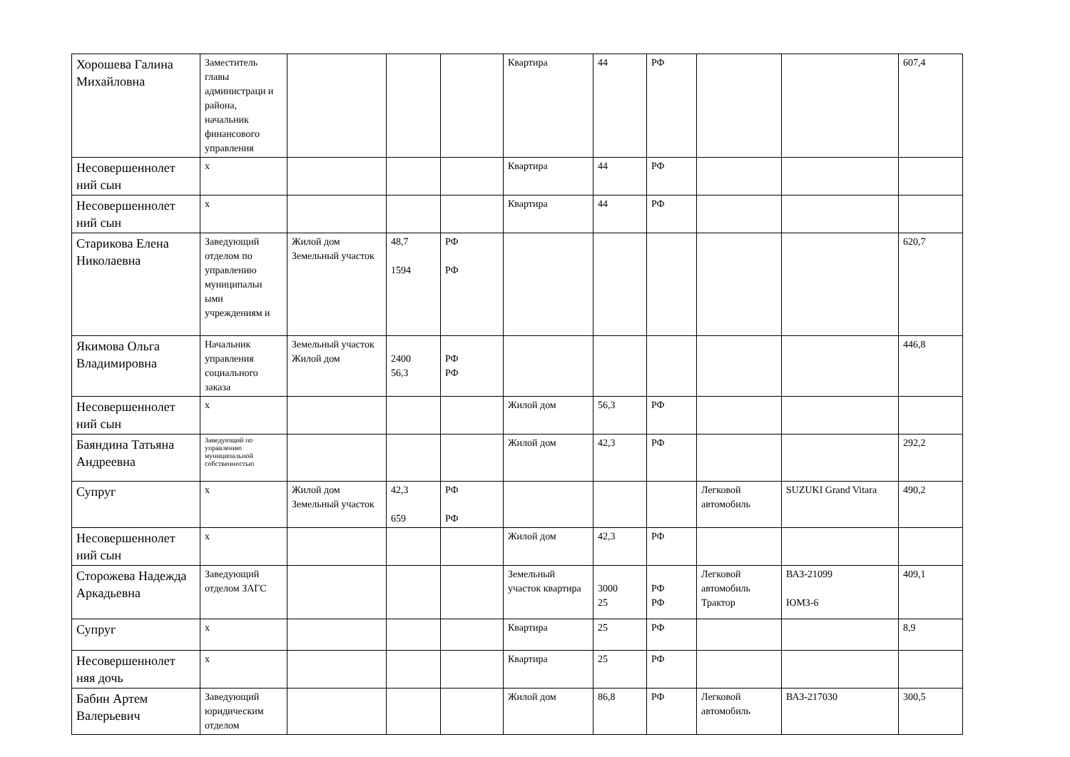| Хорошева Галина Михайловна | Заместитель главы администраци и района, начальник финансового управления | | | | Квартира | 44 | РФ | | | 607,4 |
| Несовершеннолет ний сын | х | | | | Квартира | 44 | РФ | | | |
| Несовершеннолет ний сын | х | | | | Квартира | 44 | РФ | | | |
| Старикова Елена Николаевна | Заведующий отделом по управлению муниципальн ыми учреждениям и | Жилой дом Земельный участок | 48,7 1594 | РФ РФ | | | | | | 620,7 |
| Якимова Ольга Владимировна | Начальник управления социального заказа | Земельный участок Жилой дом | 2400 56,3 | РФ РФ | | | | | | 446,8 |
| Несовершеннолет ний сын | х | | | | Жилой дом | 56,3 | РФ | | | |
| Баяндина Татьяна Андреевна | Заведующий по управлению муниципальной собственностью | | | | Жилой дом | 42,3 | РФ | | | 292,2 |
| Супруг | х | Жилой дом Земельный участок | 42,3 659 | РФ РФ | | | | Легковой автомобиль | SUZUKI Grand Vitara | 490,2 |
| Несовершеннолет ний сын | х | | | | Жилой дом | 42,3 | РФ | | | |
| Сторожева Надежда Аркадьевна | Заведующий отделом ЗАГС | | | | Земельный участок квартира | 3000 25 | РФ РФ | Легковой автомобиль Трактор | ВАЗ-21099 ЮМЗ-6 | 409,1 |
| Супруг | х | | | | Квартира | 25 | РФ | | | 8,9 |
| Несовершеннолет няя дочь | х | | | | Квартира | 25 | РФ | | | |
| Бабин Артем Валерьевич | Заведующий юридическим отделом | | | | Жилой дом | 86,8 | РФ | Легковой автомобиль | ВАЗ-217030 | 300,5 |